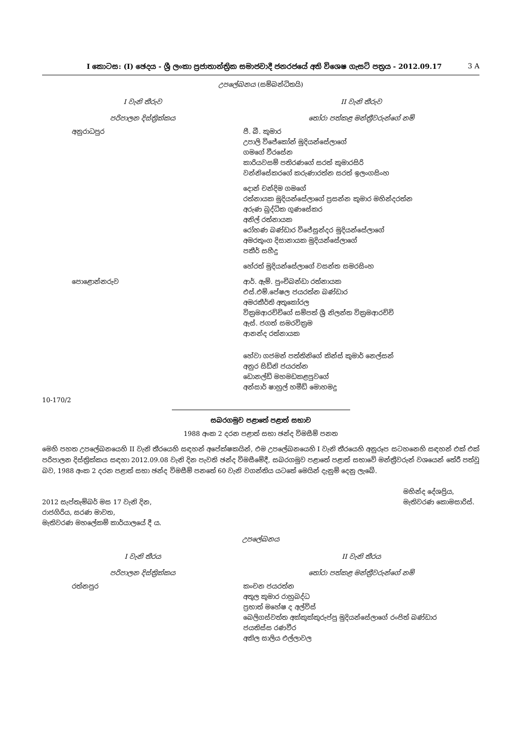I කොටස: (I) ඡෙදය - ශ්‍රී ලංකා ප්‍රජාතාන්ත්‍රික සමාජවාදී ජනරජයේ අති විශෙෂ ගැසට් පත්‍රය - 2012.09.17 3 A
උපලේඛනය (සම්බන්ධිතයි)
| I වැනි තීරුව | II වැනි තීරුව |
| --- | --- |
| පරිපාලන දිස්ත්‍රික්කය | තෝරා පත්කළ මන්ත්‍රීවරුන්ගේ නම් |
| අනුරාධපුර | පී. බී. කුමාර උපාලි විජේකෝන් මුදියන්සේලාගේ ගමගේ වීරසේන කාරියවසම් පතිරණගේ සරත් කුමාරසිරි වන්නිසේකරගේ කරුණාරත්න සරත් ඉලංගසිංහ |
| | දොන් චන්දිම ගමගේ රත්නායක මුදියන්සේලාගේ ප්‍රසන්න කුමාර මහින්දරත්න අරුණ බුද්ධික ගුණසේකර අනිල් රත්නායක රෝහණ බණ්ඩාර විජේසුන්දර මුදියන්සේලාගේ අමරතුංග දිසානායක මුදියන්සේලාගේ පකීර් සහීදු |
| | හේරත් මුදියන්සේලාගේ වසන්ත සමරසිංහ |
| පොළොන්නරුව | ආර්. ඇම්. පුංචිබන්ඩා රත්නායක එස්.එම්.පේෂල ජයරත්න බණ්ඩාර අමරකීර්ති අතුකෝරල වික්‍රමආරච්චිගේ සම්පත් ශ්‍රී නිලන්ත වික්‍රමආරච්චි ඇස්. ජගත් සමරවික්‍රම ආනන්ද රත්නායක |
| | හේවා ගජමන් පත්තිනිගේ කින්ස් කුමාර් නෙල්සන් අනුර සිඩ්නි ජයරත්න ඩොනල්ඩ් මහමඩකළපුවගේ අන්සාර් ෂාහුල් හමීඩ් මොහමදු |
10-170/2
සබරගමුව පළාතේ පළාත් සභාව
1988 අංක 2 දරන පළාත් සභා ඡන්ද විමසීම් පනත
මෙහි පහත උපලේඛනයෙහි II වැනි තීරයෙහි සඳහන් අපේක්ෂකයින්, එම උපලේඛනයෙහි I වැනි තීරයෙහි අනුරූප සටහනෙහි සඳහන් එක් එක් පරිපාලන දිස්ත්‍රික්කය සඳහා 2012.09.08 වැනි දින පැවති ඡන්ද විමසීමේදී, සබරගමුව පළාතේ පළාත් සභාවේ මන්ත්‍රීවරුන් වශයෙන් තේරී පත්වූ බව, 1988 අංක 2 දරන පළාත් සභා ඡන්ද විමසීම් පනතේ 60 වැනි වගන්තිය යටතේ මෙයින් දැනුම් දෙනු ලැබේ.
2012 සැප්තැම්බර් මස 17 වැනි දින,
රාජගිරිය, සරණ මාවත,
මැතිවරණ මහලේකම් කාර්යාලයේ දී ය.
මහින්ද දේශප්‍රිය,
මැතිවරණ කොමසාරිස්.
උපලේඛනය
| I වැනි තීරය | II වැනි තීරය |
| --- | --- |
| පරිපාලන දිස්ත්‍රික්කය | තෝරා පත්කළ මන්ත්‍රීවරුන්ගේ නම් |
| රත්නපුර | කංචන ජයරත්න අතුල කුමාර රාහුබද්ධ ප්‍රභාත් මහේෂ ද අල්විස් බෙලිගස්වත්ත අක්කුක්කුරුප්පු මුදියන්සේලාගේ රංජිත් බණ්ඩාර ජයතිස්ස රණවීර අකිල සාලිය එල්ලාවල |